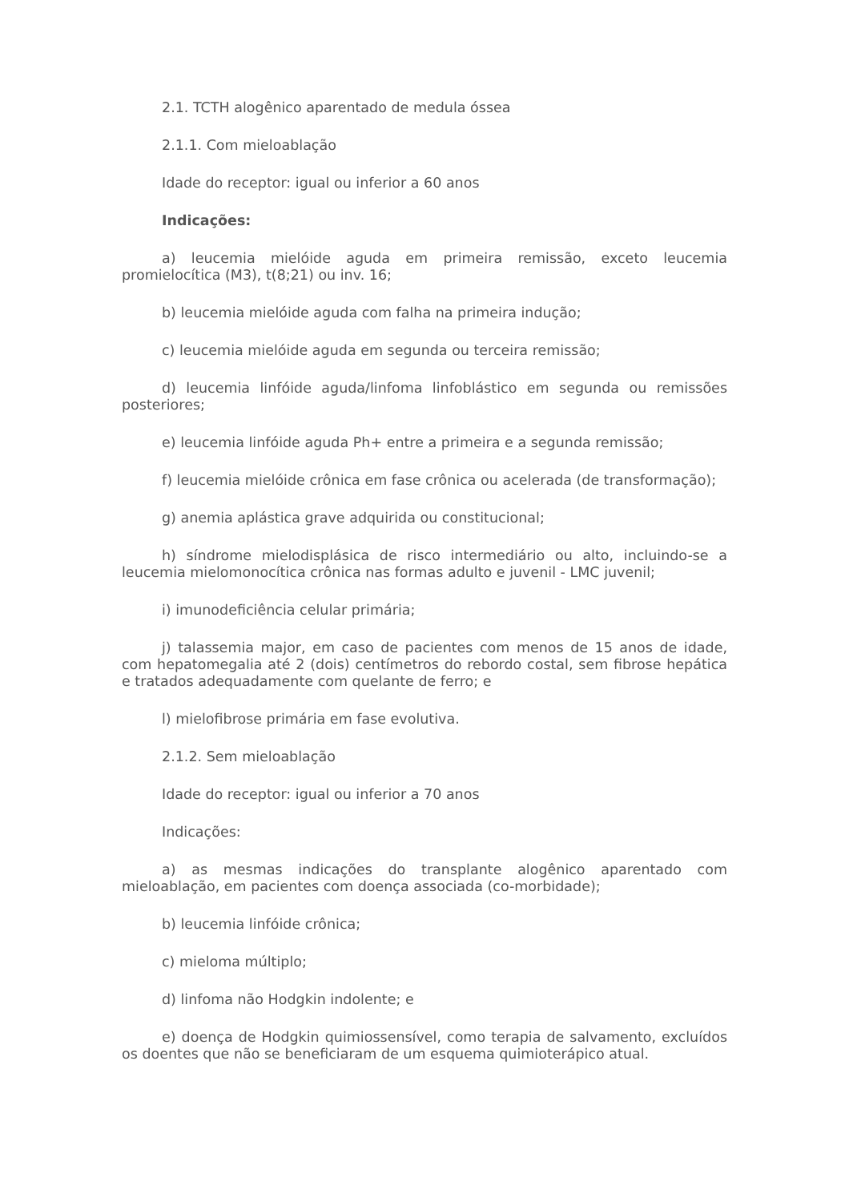2.1. TCTH alogênico aparentado de medula óssea
2.1.1. Com mieloablação
Idade do receptor: igual ou inferior a 60 anos
Indicações:
a) leucemia mielóide aguda em primeira remissão, exceto leucemia promielocítica (M3), t(8;21) ou inv. 16;
b) leucemia mielóide aguda com falha na primeira indução;
c) leucemia mielóide aguda em segunda ou terceira remissão;
d) leucemia linfóide aguda/linfoma linfoblástico em segunda ou remissões posteriores;
e) leucemia linfóide aguda Ph+ entre a primeira e a segunda remissão;
f) leucemia mielóide crônica em fase crônica ou acelerada (de transformação);
g) anemia aplástica grave adquirida ou constitucional;
h) síndrome mielodisplásica de risco intermediário ou alto, incluindo-se a leucemia mielomonocítica crônica nas formas adulto e juvenil - LMC juvenil;
i) imunodeficiência celular primária;
j) talassemia major, em caso de pacientes com menos de 15 anos de idade, com hepatomegalia até 2 (dois) centímetros do rebordo costal, sem fibrose hepática e tratados adequadamente com quelante de ferro; e
l) mielofibrose primária em fase evolutiva.
2.1.2. Sem mieloablação
Idade do receptor: igual ou inferior a 70 anos
Indicações:
a) as mesmas indicações do transplante alogênico aparentado com mieloablação, em pacientes com doença associada (co-morbidade);
b) leucemia linfóide crônica;
c) mieloma múltiplo;
d) linfoma não Hodgkin indolente; e
e) doença de Hodgkin quimiossensível, como terapia de salvamento, excluídos os doentes que não se beneficiaram de um esquema quimioterápico atual.